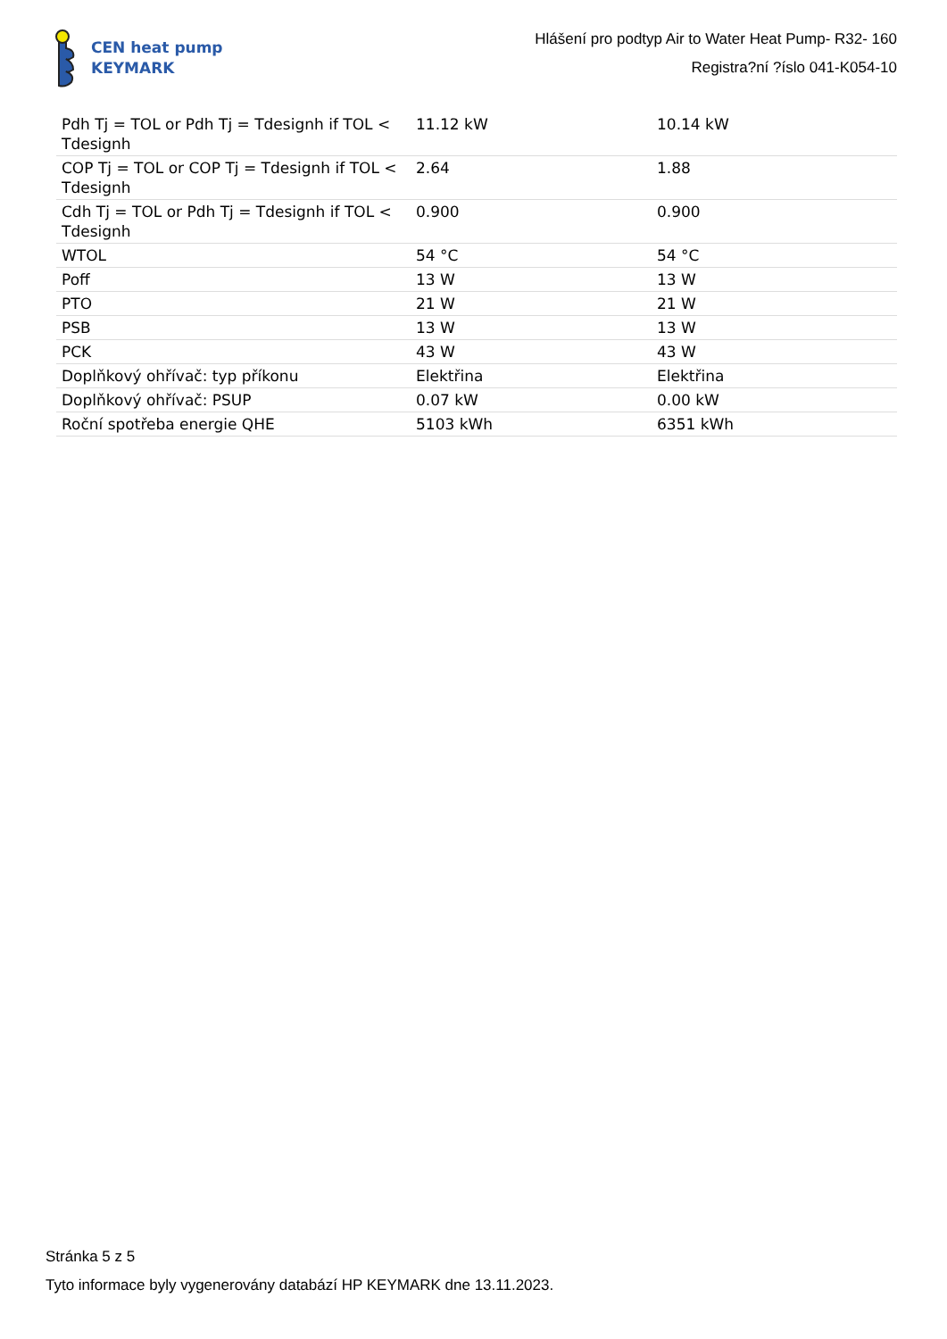CEN heat pump
KEYMARK
Hlášení pro podtyp Air to Water Heat Pump- R32- 160
Registra?ní ?íslo 041-K054-10
| Pdh Tj = TOL or Pdh Tj = Tdesignh if TOL < Tdesignh | 11.12 kW | 10.14 kW |
| COP Tj = TOL or COP Tj = Tdesignh if TOL < Tdesignh | 2.64 | 1.88 |
| Cdh Tj = TOL or Pdh Tj = Tdesignh if TOL < Tdesignh | 0.900 | 0.900 |
| WTOL | 54 °C | 54 °C |
| Poff | 13 W | 13 W |
| PTO | 21 W | 21 W |
| PSB | 13 W | 13 W |
| PCK | 43 W | 43 W |
| Doplňkový ohřívač: typ příkonu | Elektřina | Elektřina |
| Doplňkový ohřívač: PSUP | 0.07 kW | 0.00 kW |
| Roční spotřeba energie QHE | 5103 kWh | 6351 kWh |
Stránka 5 z 5
Tyto informace byly vygenerovány databází HP KEYMARK dne 13.11.2023.